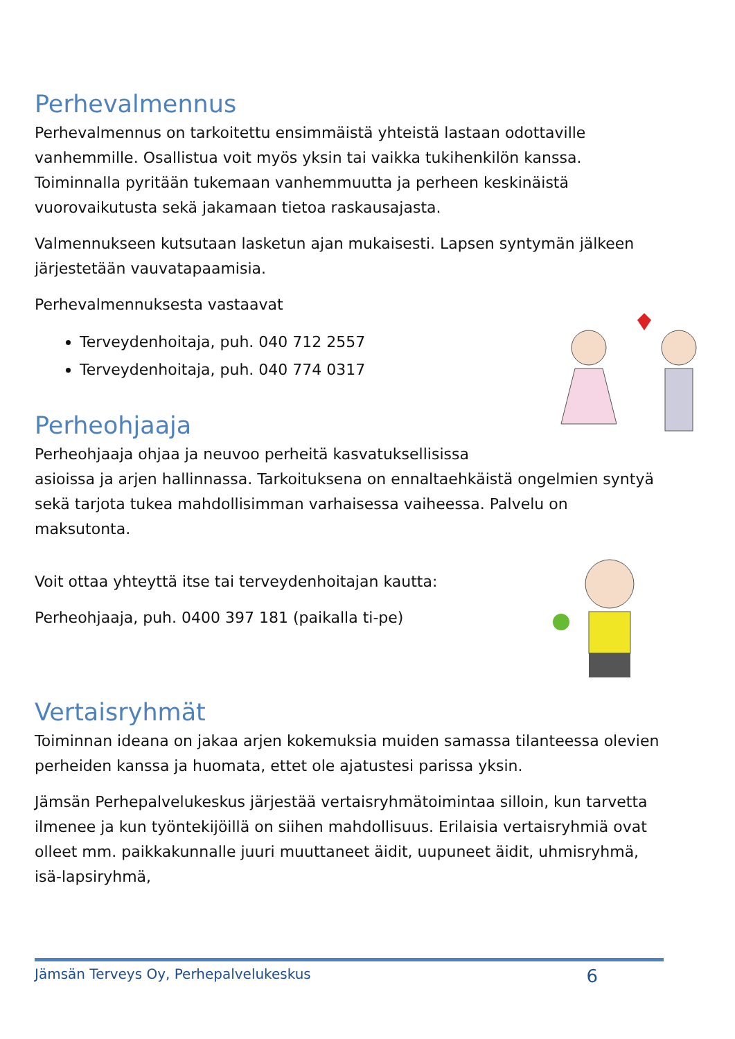Perhevalmennus
Perhevalmennus on tarkoitettu ensimmäistä yhteistä lastaan odottaville vanhemmille. Osallistua voit myös yksin tai vaikka tukihenkilön kanssa. Toiminnalla pyritään tukemaan vanhemmuutta ja perheen keskinäistä vuorovaikutusta sekä jakamaan tietoa raskausajasta.
Valmennukseen kutsutaan lasketun ajan mukaisesti. Lapsen syntymän jälkeen järjestetään vauvatapaamisia.
Perhevalmennuksesta vastaavat
Terveydenhoitaja, puh. 040 712 2557
Terveydenhoitaja, puh. 040 774 0317
Perheohjaaja
Perheohjaaja ohjaa ja neuvoo perheitä kasvatuksellisissa asioissa ja arjen hallinnassa. Tarkoituksena on ennaltaehkäistä ongelmien syntyä sekä tarjota tukea mahdollisimman varhaisessa vaiheessa. Palvelu on maksutonta.
Voit ottaa yhteyttä itse tai terveydenhoitajan kautta:
Perheohjaaja, puh. 0400 397 181 (paikalla ti-pe)
Vertaisryhmät
Toiminnan ideana on jakaa arjen kokemuksia muiden samassa tilanteessa olevien perheiden kanssa ja huomata, ettet ole ajatustesi parissa yksin.
Jämsän Perhepalvelukeskus järjestää vertaisryhmätoimintaa silloin, kun tarvetta ilmenee ja kun työntekijöillä on siihen mahdollisuus. Erilaisia vertaisryhmiä ovat olleet mm. paikkakunnalle juuri muuttaneet äidit, uupuneet äidit, uhmisryhmä, isä-lapsiryhmä,
Jämsän Terveys Oy, Perhepalvelukeskus 6